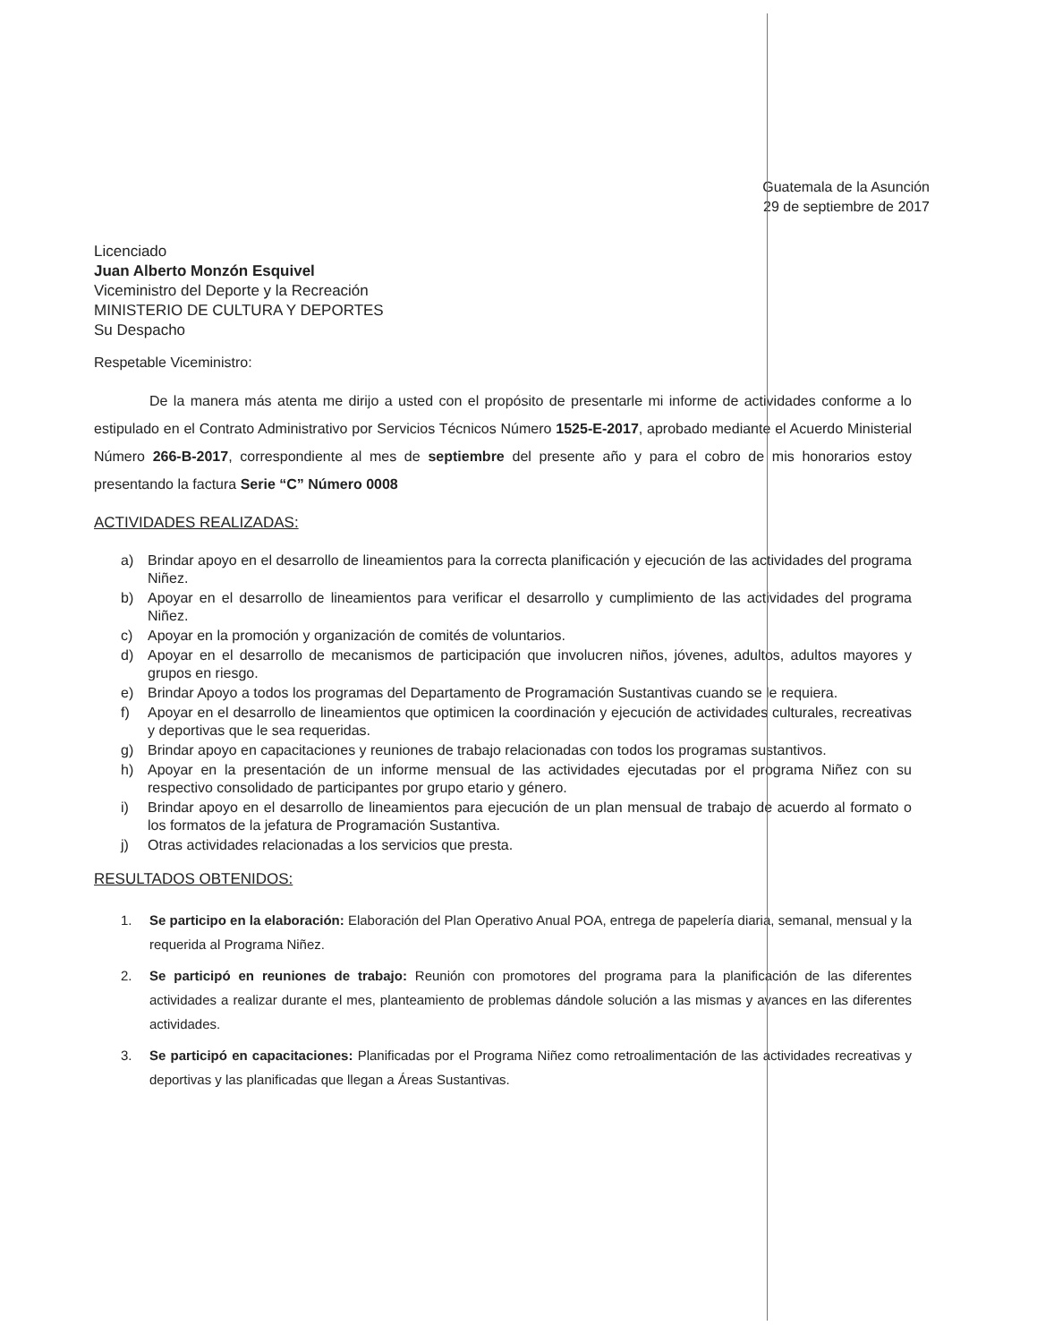Guatemala de la Asunción
29 de septiembre de 2017
Licenciado
Juan Alberto Monzón Esquivel
Viceministro del Deporte y la Recreación
MINISTERIO DE CULTURA Y DEPORTES
Su Despacho
Respetable Viceministro:
De la manera más atenta me dirijo a usted con el propósito de presentarle mi informe de actividades conforme a lo estipulado en el Contrato Administrativo por Servicios Técnicos Número 1525-E-2017, aprobado mediante el Acuerdo Ministerial Número 266-B-2017, correspondiente al mes de septiembre del presente año y para el cobro de mis honorarios estoy presentando la factura Serie “C” Número 0008
ACTIVIDADES REALIZADAS:
a) Brindar apoyo en el desarrollo de lineamientos para la correcta planificación y ejecución de las actividades del programa Niñez.
b) Apoyar en el desarrollo de lineamientos para verificar el desarrollo y cumplimiento de las actividades del programa Niñez.
c) Apoyar en la promoción y organización de comités de voluntarios.
d) Apoyar en el desarrollo de mecanismos de participación que involucren niños, jóvenes, adultos, adultos mayores y grupos en riesgo.
e) Brindar Apoyo a todos los programas del Departamento de Programación Sustantivas cuando se le requiera.
f) Apoyar en el desarrollo de lineamientos que optimicen la coordinación y ejecución de actividades culturales, recreativas y deportivas que le sea requeridas.
g) Brindar apoyo en capacitaciones y reuniones de trabajo relacionadas con todos los programas sustantivos.
h) Apoyar en la presentación de un informe mensual de las actividades ejecutadas por el programa Niñez con su respectivo consolidado de participantes por grupo etario y género.
i) Brindar apoyo en el desarrollo de lineamientos para ejecución de un plan mensual de trabajo de acuerdo al formato o los formatos de la jefatura de Programación Sustantiva.
j) Otras actividades relacionadas a los servicios que presta.
RESULTADOS OBTENIDOS:
1. Se participo en la elaboración: Elaboración del Plan Operativo Anual POA, entrega de papelería diaria, semanal, mensual y la requerida al Programa Niñez.
2. Se participó en reuniones de trabajo: Reunión con promotores del programa para la planificación de las diferentes actividades a realizar durante el mes, planteamiento de problemas dándole solución a las mismas y avances en las diferentes actividades.
3. Se participó en capacitaciones: Planificadas por el Programa Niñez como retroalimentación de las actividades recreativas y deportivas y las planificadas que llegan a Áreas Sustantivas.